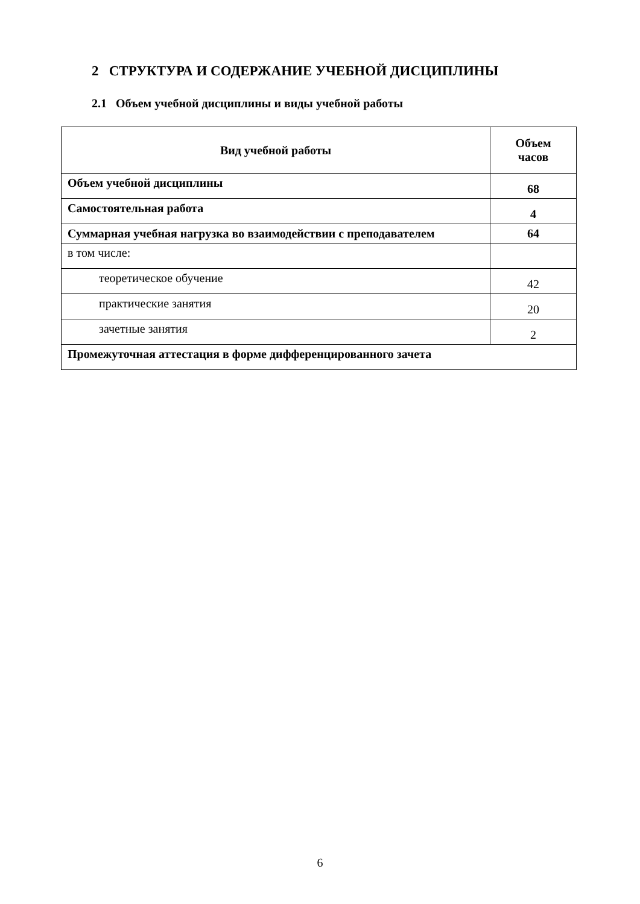2 СТРУКТУРА И СОДЕРЖАНИЕ УЧЕБНОЙ ДИСЦИПЛИНЫ
2.1 Объем учебной дисциплины и виды учебной работы
| Вид учебной работы | Объем часов |
| --- | --- |
| Объем учебной дисциплины | 68 |
| Самостоятельная работа | 4 |
| Суммарная учебная нагрузка во взаимодействии с преподавателем | 64 |
| в том числе: | |
| теоретическое обучение | 42 |
| практические занятия | 20 |
| зачетные занятия | 2 |
| Промежуточная аттестация в форме дифференцированного зачета | |
6